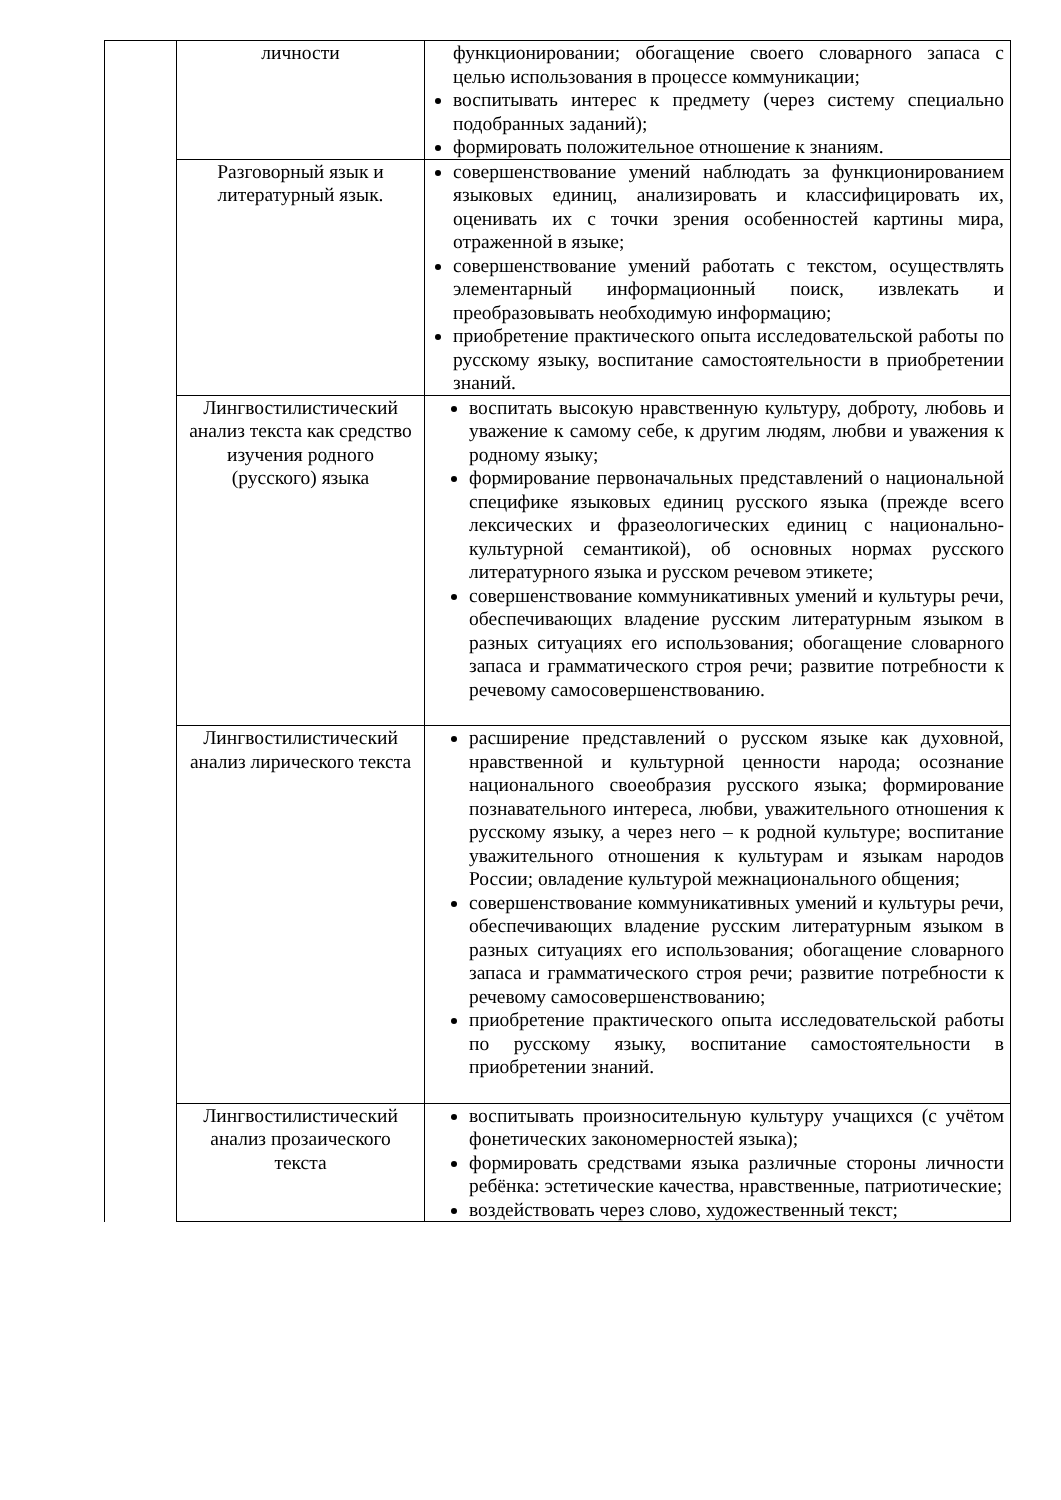| | личности | функционировании; обогащение своего словарного запаса с целью использования в процессе коммуникации; воспитывать интерес к предмету (через систему специально подобранных заданий); формировать положительное отношение к знаниям. |
| | Разговорный язык и литературный язык. | совершенствование умений наблюдать за функционированием языковых единиц, анализировать и классифицировать их, оценивать их с точки зрения особенностей картины мира, отраженной в языке; совершенствование умений работать с текстом, осуществлять элементарный информационный поиск, извлекать и преобразовывать необходимую информацию; приобретение практического опыта исследовательской работы по русскому языку, воспитание самостоятельности в приобретении знаний. |
| | Лингвостилистический анализ текста как средство изучения родного (русского) языка | воспитать высокую нравственную культуру, доброту, любовь и уважение к самому себе, к другим людям, любви и уважения к родному языку; формирование первоначальных представлений о национальной специфике языковых единиц русского языка (прежде всего лексических и фразеологических единиц с национально-культурной семантикой), об основных нормах русского литературного языка и русском речевом этикете; совершенствование коммуникативных умений и культуры речи, обеспечивающих владение русским литературным языком в разных ситуациях его использования; обогащение словарного запаса и грамматического строя речи; развитие потребности к речевому самосовершенствованию. |
| | Лингвостилистический анализ лирического текста | расширение представлений о русском языке как духовной, нравственной и культурной ценности народа; осознание национального своеобразия русского языка; формирование познавательного интереса, любви, уважительного отношения к русскому языку, а через него – к родной культуре; воспитание уважительного отношения к культурам и языкам народов России; овладение культурой межнационального общения; совершенствование коммуникативных умений и культуры речи, обеспечивающих владение русским литературным языком в разных ситуациях его использования; обогащение словарного запаса и грамматического строя речи; развитие потребности к речевому самосовершенствованию; приобретение практического опыта исследовательской работы по русскому языку, воспитание самостоятельности в приобретении знаний. |
| | Лингвостилистический анализ прозаического текста | воспитывать произносительную культуру учащихся (с учётом фонетических закономерностей языка); формировать средствами языка различные стороны личности ребёнка: эстетические качества, нравственные, патриотические; воздействовать через слово, художественный текст; |